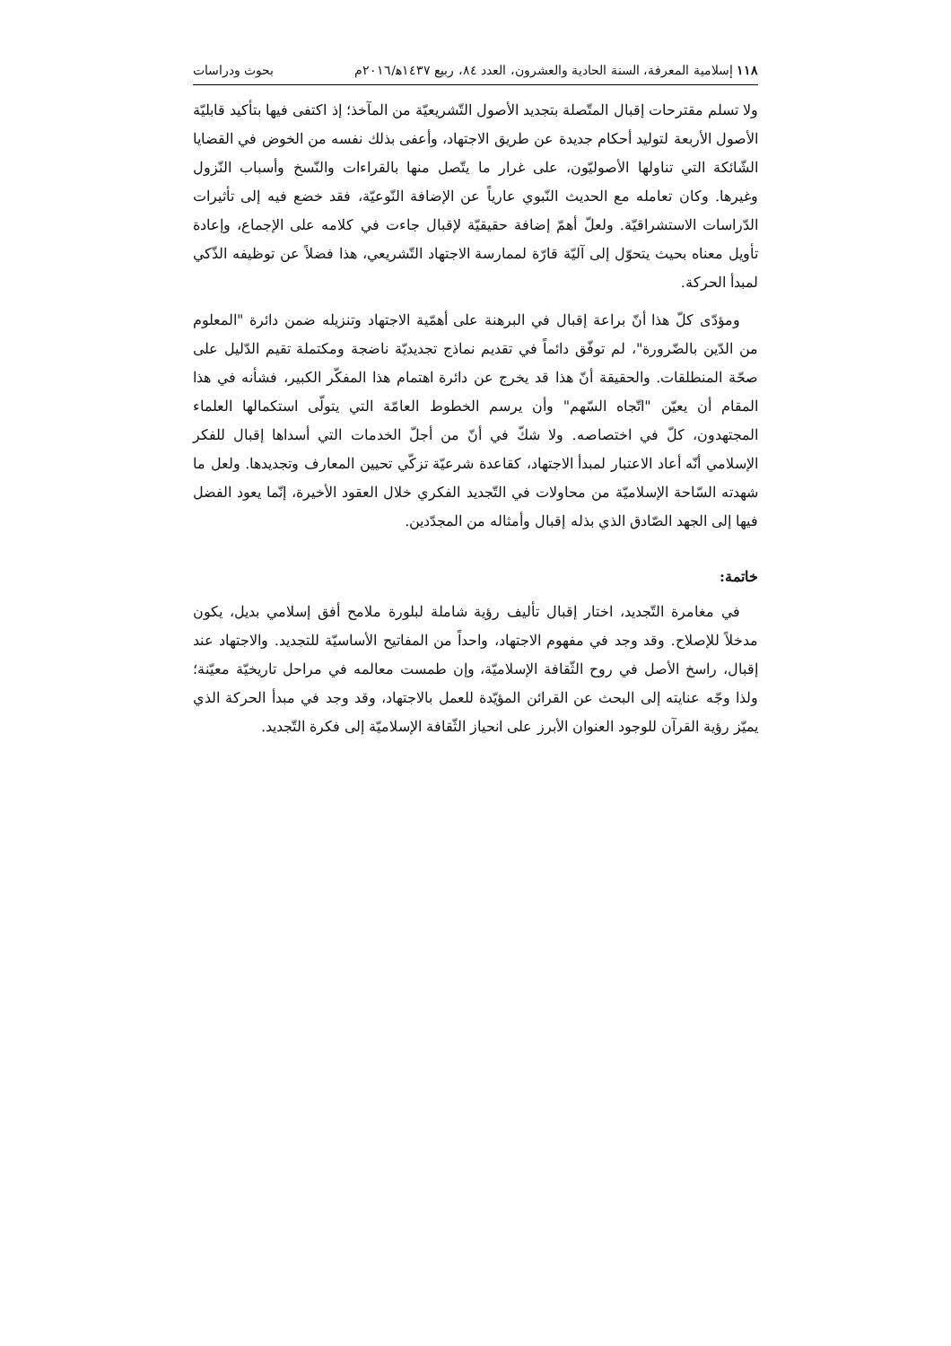١١٨ إسلامية المعرفة، السنة الحادية والعشرون، العدد ٨٤، ربيع ١٤٣٧ﻫ/٢٠١٦م بحوث ودراسات
ولا تسلم مقترحات إقبال المتّصلة بتجديد الأصول التّشريعيّة من المآخذ؛ إذ اكتفى فيها بتأكيد قابليّة الأصول الأربعة لتوليد أحكام جديدة عن طريق الاجتهاد، وأعفى بذلك نفسه من الخوض في القضايا الشّائكة التي تناولها الأصوليّون، على غرار ما يتّصل منها بالقراءات والنّسخ وأسباب النّزول وغيرها. وكان تعامله مع الحديث النّبوي عارياً عن الإضافة النّوعيّة، فقد خضع فيه إلى تأثيرات الدّراسات الاستشراقيّة. ولعلّ أهمّ إضافة حقيقيّة لإقبال جاءت في كلامه على الإجماع، وإعادة تأويل معناه بحيث يتحوّل إلى آليّة قارّة لممارسة الاجتهاد التّشريعي، هذا فضلاً عن توظيفه الذّكي لمبدأ الحركة.
ومؤدّى كلّ هذا أنّ براعة إقبال في البرهنة على أهمّية الاجتهاد وتنزيله ضمن دائرة "المعلوم من الدّين بالضّرورة"، لم توفّق دائماً في تقديم نماذج تجديديّة ناضجة ومكتملة تقيم الدّليل على صحّة المنطلقات. والحقيقة أنّ هذا قد يخرج عن دائرة اهتمام هذا المفكّر الكبير، فشأنه في هذا المقام أن يعيّن "اتّجاه السّهم" وأن يرسم الخطوط العامّة التي يتولّى استكمالها العلماء المجتهدون، كلّ في اختصاصه. ولا شكّ في أنّ من أجلّ الخدمات التي أسداها إقبال للفكر الإسلامي أنّه أعاد الاعتبار لمبدأ الاجتهاد، كقاعدة شرعيّة تزكّي تحيين المعارف وتجديدها. ولعل ما شهدته السّاحة الإسلاميّة من محاولات في التّجديد الفكري خلال العقود الأخيرة، إنّما يعود الفضل فيها إلى الجهد الصّادق الذي بذله إقبال وأمثاله من المجدّدين.
خاتمة:
في مغامرة التّجديد، اختار إقبال تأليف رؤية شاملة لبلورة ملامح أفق إسلامي بديل، يكون مدخلاً للإصلاح. وقد وجد في مفهوم الاجتهاد، واحداً من المفاتيح الأساسيّة للتجديد. والاجتهاد عند إقبال، راسخ الأصل في روح الثّقافة الإسلاميّة، وإن طمست معالمه في مراحل تاريخيّة معيّنة؛ ولذا وجّه عنايته إلى البحث عن القرائن المؤيّدة للعمل بالاجتهاد، وقد وجد في مبدأ الحركة الذي يميّز رؤية القرآن للوجود العنوان الأبرز على انحياز الثّقافة الإسلاميّة إلى فكرة التّجديد.